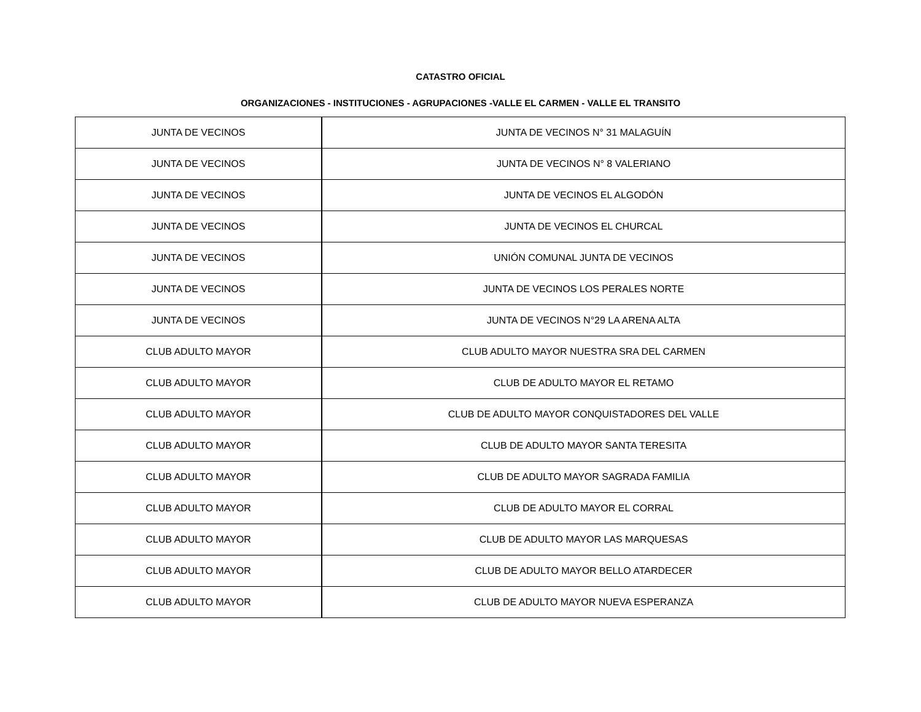CATASTRO OFICIAL
ORGANIZACIONES - INSTITUCIONES - AGRUPACIONES -VALLE EL CARMEN - VALLE EL TRANSITO
| JUNTA DE VECINOS | JUNTA DE VECINOS N° 31 MALAGUÍN |
| JUNTA DE VECINOS | JUNTA DE VECINOS N° 8 VALERIANO |
| JUNTA DE VECINOS | JUNTA DE VECINOS EL ALGODÓN |
| JUNTA DE VECINOS | JUNTA DE VECINOS EL CHURCAL |
| JUNTA DE VECINOS | UNIÓN COMUNAL JUNTA DE VECINOS |
| JUNTA DE VECINOS | JUNTA DE VECINOS LOS PERALES NORTE |
| JUNTA DE VECINOS | JUNTA DE VECINOS N°29 LA ARENA ALTA |
| CLUB ADULTO MAYOR | CLUB ADULTO MAYOR NUESTRA SRA DEL CARMEN |
| CLUB ADULTO MAYOR | CLUB DE ADULTO MAYOR EL RETAMO |
| CLUB ADULTO MAYOR | CLUB DE ADULTO MAYOR CONQUISTADORES DEL VALLE |
| CLUB ADULTO MAYOR | CLUB DE ADULTO MAYOR SANTA TERESITA |
| CLUB ADULTO MAYOR | CLUB DE ADULTO MAYOR SAGRADA FAMILIA |
| CLUB ADULTO MAYOR | CLUB DE ADULTO MAYOR EL CORRAL |
| CLUB ADULTO MAYOR | CLUB DE ADULTO MAYOR LAS MARQUESAS |
| CLUB ADULTO MAYOR | CLUB DE ADULTO MAYOR BELLO ATARDECER |
| CLUB ADULTO MAYOR | CLUB DE ADULTO MAYOR NUEVA ESPERANZA |